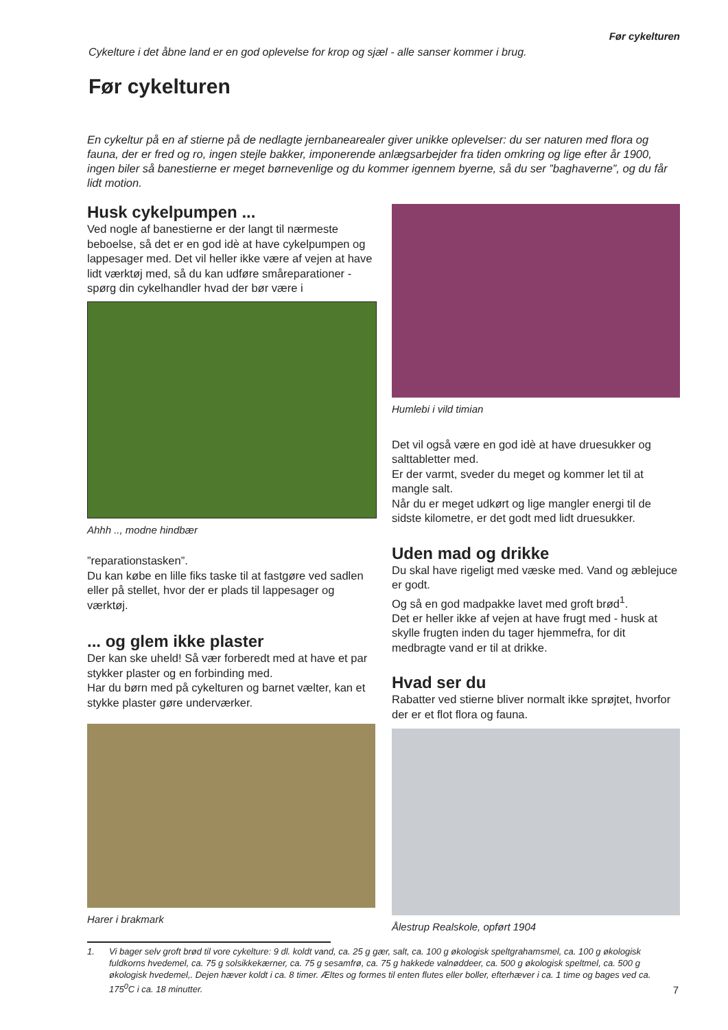Før cykelturen
Cykelture i det åbne land er en god oplevelse for krop og sjæl - alle sanser kommer i brug.
Før cykelturen
En cykeltur på en af stierne på de nedlagte jernbanearealer giver unikke oplevelser: du ser naturen med flora og fauna, der er fred og ro, ingen stejle bakker, imponerende anlægsarbejder fra tiden omkring og lige efter år 1900, ingen biler så banestierne er meget børnevenlige og du kommer igennem byerne, så du ser ”baghaverne”, og du får lidt motion.
Husk cykelpumpen ...
Ved nogle af banestierne er der langt til nærmeste beboelse, så det er en god idè at have cykelpumpen og lappesager med. Det vil heller ikke være af vejen at have lidt værktøj med, så du kan udføre smårepa­rationer - spørg din cykelhandler hvad der bør være i
Ahhh .., modne hindbær
”reparationstasken”.
Du kan købe en lille fiks taske til at fastgøre ved sad­len eller på stellet, hvor der er plads til lappesager og værktøj.
... og glem ikke plaster
Der kan ske uheld! Så vær forberedt med at have et par stykker plaster og en forbinding med.
Har du børn med på cykelturen og barnet vælter, kan et stykke plaster gøre underværker.
Harer i brakmark
Humlebi i vild timian
Det vil også være en god idè at have druesukker og salttabletter med.
Er der varmt, sveder du meget og kommer let til at mangle salt.
Når du er meget udkørt og lige mangler energi til de sidste kilometre, er det godt med lidt druesukker.
Uden mad og drikke
Du skal have rigeligt med væske med. Vand og æblejuce er godt.
Og så en god madpakke lavet med groft brød<sup>1</sup>.
Det er heller ikke af vejen at have frugt med - husk at skylle frugten inden du tager hjemmefra, for dit medbragte vand er til at drikke.
Hvad ser du
Rabatter ved stierne bliver normalt ikke sprøjtet, hvorfor der er et flot flora og fauna.
Ålestrup Realskole, opført 1904
1. Vi bager selv groft brød til vore cykelture: 9 dl. koldt vand, ca. 25 g gær, salt, ca. 100 g økologisk speltgrahamsmel, ca. 100 g økologisk fuldkorns hvedemel, ca. 75 g solsikkekærner, ca. 75 g sesamfrø, ca. 75 g hakkede valnøddeer, ca. 500 g økologisk speltmel, ca. 500 g økologisk hvedemel,. Dejen hæver koldt i ca. 8 timer. Æltes og formes til enten flutes eller boller, efterhæver i ca. 1 time og bages ved ca. 175<sup>0</sup>C i ca. 18 minutter.
7